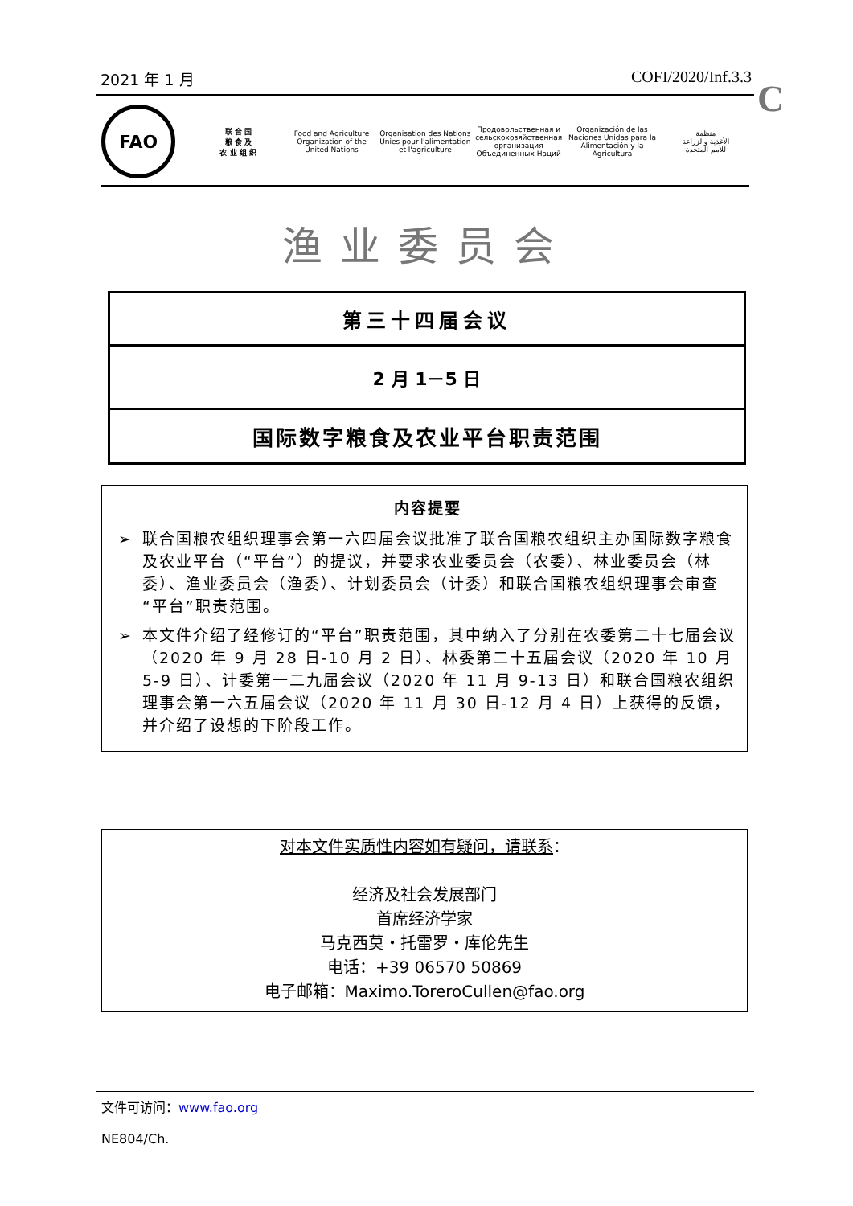2021 年 1 月 COFI/2020/Inf.3.3
C
FAO
联 合 国
粮 食 及
农 业 组 织
Food and Agriculture
Organization of the
United Nations
Organisation des Nations
Unies pour l'alimentation
et l'agriculture
Продовольственная и
сельскохозяйственная организация
Объединенных Наций
Organización de las
Naciones Unidas para la
Alimentación y la Agricultura
منظمة
الأغذية والزراعة
للأمم المتحدة
渔业委员会
第三十四届会议
2 月 1－5 日
国际数字粮食及农业平台职责范围
内容提要
➢ 联合国粮农组织理事会第一六四届会议批准了联合国粮农组织主办国际数字粮食及农业平台（“平台”）的提议，并要求农业委员会（农委）、林业委员会（林委）、渔业委员会（渔委）、计划委员会（计委）和联合国粮农组织理事会审查“平台”职责范围。
➢ 本文件介绍了经修订的“平台”职责范围，其中纳入了分别在农委第二十七届会议（2020 年 9 月 28 日-10 月 2 日）、林委第二十五届会议（2020 年 10 月 5-9 日）、计委第一二九届会议（2020 年 11 月 9-13 日）和联合国粮农组织理事会第一六五届会议（2020 年 11 月 30 日-12 月 4 日）上获得的反馈，并介绍了设想的下阶段工作。
对本文件实质性内容如有疑问，请联系：
经济及社会发展部门
首席经济学家
马克西莫・托雷罗・库伦先生
电话：+39 06570 50869
电子邮箱：Maximo.ToreroCullen@fao.org
文件可访问：www.fao.org
NE804/Ch.